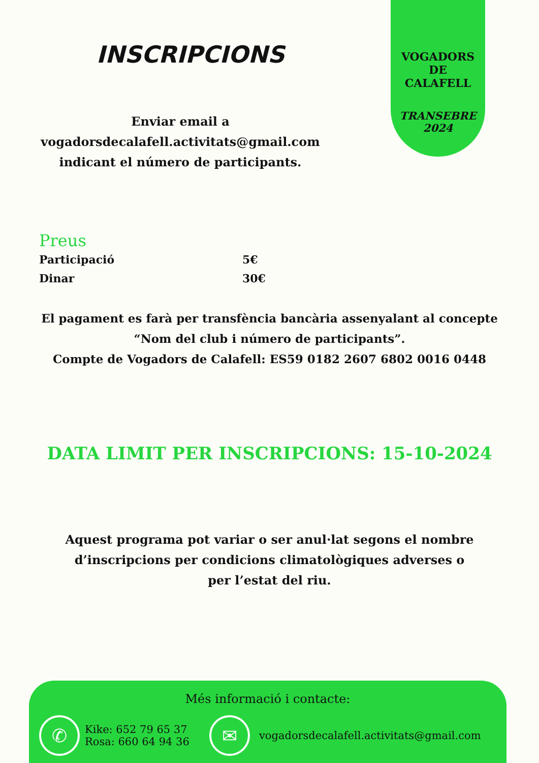VOGADORS
DE
CALAFELL
TRANSEBRE
2024
INSCRIPCIONS
Enviar email a
vogadorsdecalafell.activitats@gmail.com
indicant el número de participants.
Preus
Participació 5€
Dinar 30€
El pagament es farà per transfència bancària assenyalant al concepte
“Nom del club i número de participants”.
Compte de Vogadors de Calafell: ES59 0182 2607 6802 0016 0448
DATA LIMIT PER INSCRIPCIONS: 15-10-2024
Aquest programa pot variar o ser anul·lat segons el nombre d’inscripcions per condicions climatològiques adverses o per l’estat del riu.
Més informació i contacte:
✆
Kike: 652 79 65 37
Rosa: 660 64 94 36
✉
vogadorsdecalafell.activitats@gmail.com